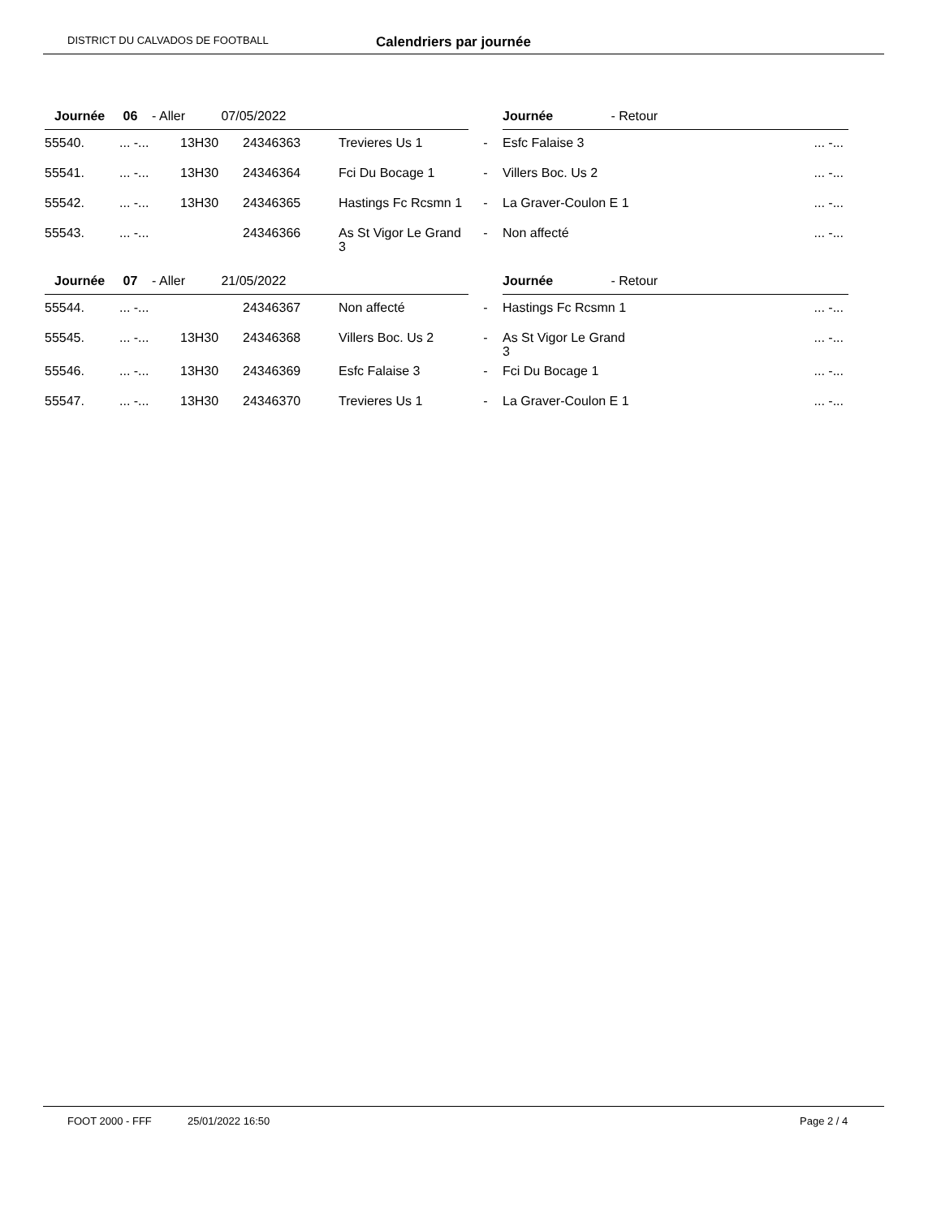DISTRICT DU CALVADOS DE FOOTBALL Calendriers par journée
| Journée 06 - Aller 07/05/2022 | | | | | | Journée - Retour | |
| 55540. | ... -... | 13H30 | 24346363 | Trevieres Us 1 | - | Esfc Falaise 3 | ... -... |
| 55541. | ... -... | 13H30 | 24346364 | Fci Du Bocage 1 | - | Villers Boc. Us 2 | ... -... |
| 55542. | ... -... | 13H30 | 24346365 | Hastings Fc Rcsmn 1 | - | La Graver-Coulon E 1 | ... -... |
| 55543. | ... -... | | 24346366 | As St Vigor Le Grand 3 | - | Non affecté | ... -... |
| Journée 07 - Aller 21/05/2022 | | | | | | Journée - Retour | |
| 55544. | ... -... | | 24346367 | Non affecté | - | Hastings Fc Rcsmn 1 | ... -... |
| 55545. | ... -... | 13H30 | 24346368 | Villers Boc. Us 2 | - | As St Vigor Le Grand 3 | ... -... |
| 55546. | ... -... | 13H30 | 24346369 | Esfc Falaise 3 | - | Fci Du Bocage 1 | ... -... |
| 55547. | ... -... | 13H30 | 24346370 | Trevieres Us 1 | - | La Graver-Coulon E 1 | ... -... |
FOOT 2000 - FFF 25/01/2022 16:50 Page 2 / 4